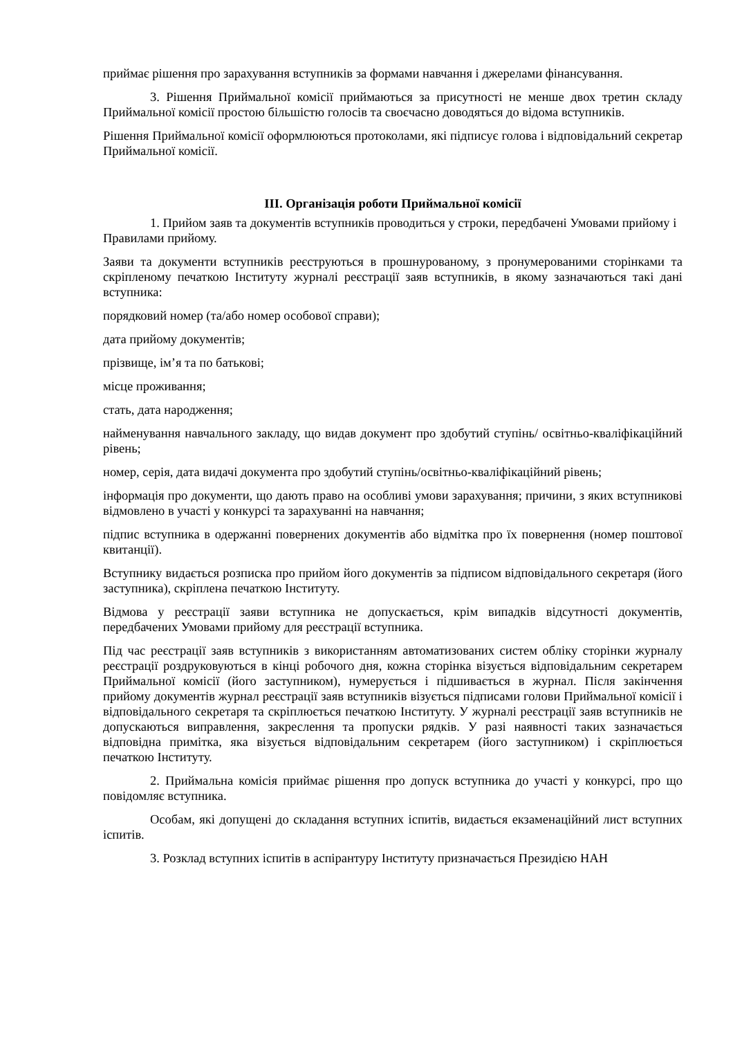приймає рішення про зарахування вступників за формами навчання і джерелами фінансування.
3. Рішення Приймальної комісії приймаються за присутності не менше двох третин складу Приймальної комісії простою більшістю голосів та своєчасно доводяться до відома вступників.
Рішення Приймальної комісії оформлюються протоколами, які підписує голова і відповідальний секретар Приймальної комісії.
III. Організація роботи Приймальної комісії
1. Прийом заяв та документів вступників проводиться у строки, передбачені Умовами прийому і Правилами прийому.
Заяви та документи вступників реєструються в прошнурованому, з пронумерованими сторінками та скріпленому печаткою Інституту журналі реєстрації заяв вступників, в якому зазначаються такі дані вступника:
порядковий номер (та/або номер особової справи);
дата прийому документів;
прізвище, ім’я та по батькові;
місце проживання;
стать, дата народження;
найменування навчального закладу, що видав документ про здобутий ступінь/ освітньо-кваліфікаційний рівень;
номер, серія, дата видачі документа про здобутий ступінь/освітньо-кваліфікаційний рівень;
інформація про документи, що дають право на особливі умови зарахування; причини, з яких вступникові відмовлено в участі у конкурсі та зарахуванні на навчання;
підпис вступника в одержанні повернених документів або відмітка про їх повернення (номер поштової квитанції).
Вступнику видається розписка про прийом його документів за підписом відповідального секретаря (його заступника), скріплена печаткою Інституту.
Відмова у реєстрації заяви вступника не допускається, крім випадків відсутності документів, передбачених Умовами прийому для реєстрації вступника.
Під час реєстрації заяв вступників з використанням автоматизованих систем обліку сторінки журналу реєстрації роздруковуються в кінці робочого дня, кожна сторінка візується відповідальним секретарем Приймальної комісії (його заступником), нумерується і підшивається в журнал. Після закінчення прийому документів журнал реєстрації заяв вступників візується підписами голови Приймальної комісії і відповідального секретаря та скріплюється печаткою Інституту. У журналі реєстрації заяв вступників не допускаються виправлення, закреслення та пропуски рядків. У разі наявності таких зазначається відповідна примітка, яка візується відповідальним секретарем (його заступником) і скріплюється печаткою Інституту.
2. Приймальна комісія приймає рішення про допуск вступника до участі у конкурсі, про що повідомляє вступника.
Особам, які допущені до складання вступних іспитів, видається екзаменаційний лист вступних іспитів.
3. Розклад вступних іспитів в аспірантуру Інституту призначається Президією НАН